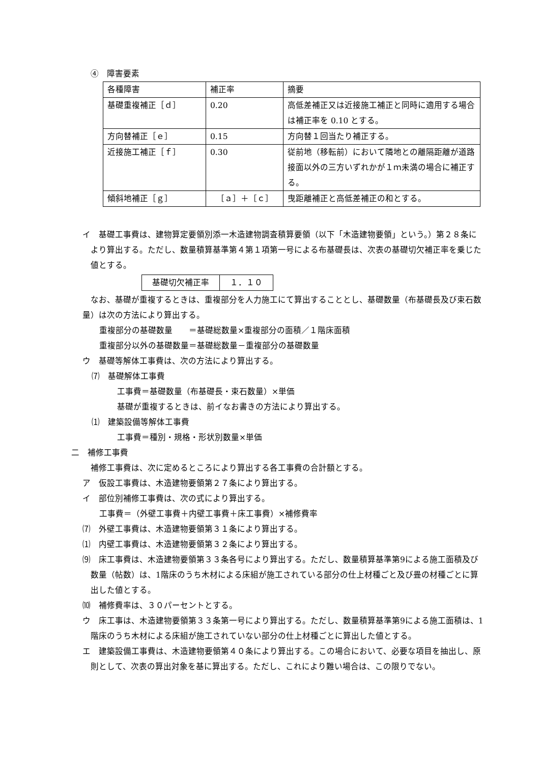④　障害要素
| 各種障害 | 補正率 | 摘要 |
| 基礎重複補正［ｄ］ | 0.20 | 高低差補正又は近接施工補正と同時に適用する場合は補正率を 0.10 とする。 |
| 方向替補正［ｅ］ | 0.15 | 方向替１回当たり補正する。 |
| 近接施工補正［ｆ］ | 0.30 | 従前地（移転前）において隣地との離隔距離が道路接面以外の三方いずれかが１ｍ未満の場合に補正する。 |
| 傾斜地補正［ｇ］ | ［ａ］＋［ｃ］ | 曳距離補正と高低差補正の和とする。 |
イ　基礎工事費は、建物算定要領別添一木造建物調査積算要領（以下「木造建物要領」という。）第２８条により算出する。ただし、数量積算基準第４第１項第一号による布基礎長は、次表の基礎切欠補正率を乗じた値とする。
| 基礎切欠補正率 | １．１０ |
なお、基礎が重複するときは、重複部分を人力施工にて算出することとし、基礎数量（布基礎長及び束石数量）は次の方法により算出する。
重複部分の基礎数量　　＝基礎総数量×重複部分の面積／１階床面積
重複部分以外の基礎数量＝基礎総数量－重複部分の基礎数量
ウ　基礎等解体工事費は、次の方法により算出する。
⑺　基礎解体工事費
工事費＝基礎数量（布基礎長・束石数量）×単価
基礎が重複するときは、前イなお書きの方法により算出する。
⑴　建築設備等解体工事費
工事費＝種別・規格・形状別数量×単価
二　補修工事費
補修工事費は、次に定めるところにより算出する各工事費の合計額とする。
ア　仮設工事費は、木造建物要領第２７条により算出する。
イ　部位別補修工事費は、次の式により算出する。
工事費＝（外壁工事費＋内壁工事費＋床工事費）×補修費率
⑺　外壁工事費は、木造建物要領第３１条により算出する。
⑴　内壁工事費は、木造建物要領第３２条により算出する。
⑼　床工事費は、木造建物要領第３３条各号により算出する。ただし、数量積算基準第9による施工面積及び数量（帖数）は、1階床のうち木材による床組が施工されている部分の仕上材種ごと及び畳の材種ごとに算出した値とする。
⑽　補修費率は、３０パーセントとする。
ウ　床工事は、木造建物要領第３３条第一号により算出する。ただし、数量積算基準第9による施工面積は、1階床のうち木材による床組が施工されていない部分の仕上材種ごとに算出した値とする。
エ　建築設備工事費は、木造建物要領第４０条により算出する。この場合において、必要な項目を抽出し、原則として、次表の算出対象を基に算出する。ただし、これにより難い場合は、この限りでない。